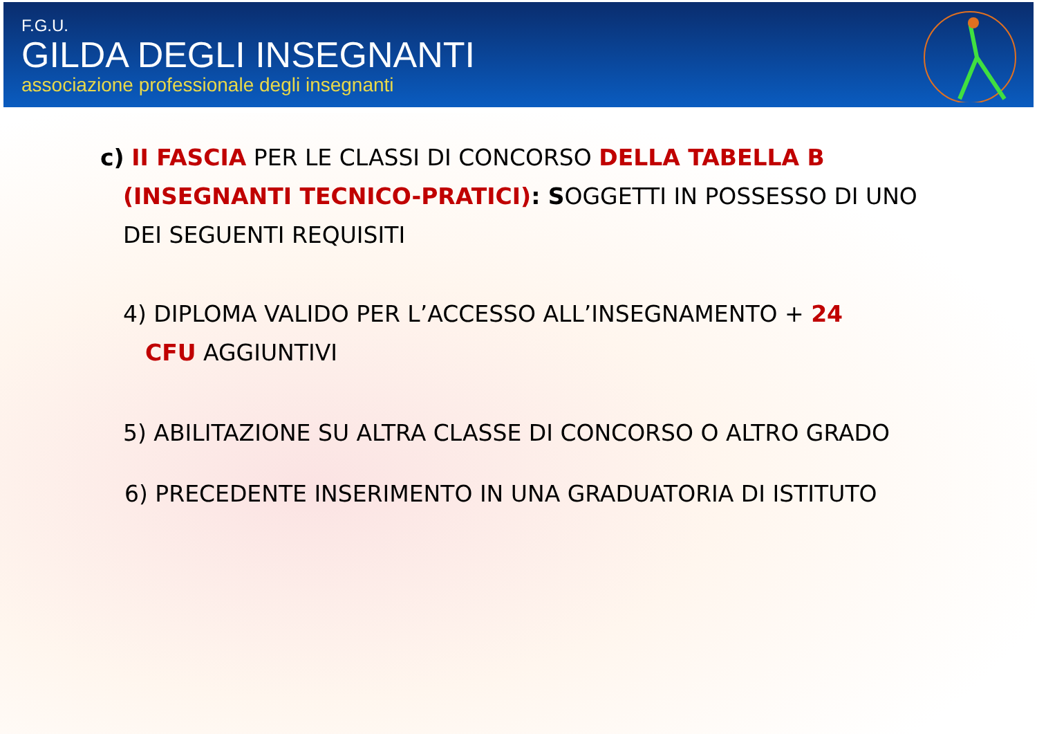F.G.U.
GILDA DEGLI INSEGNANTI
associazione professionale degli insegnanti
c) II FASCIA PER LE CLASSI DI CONCORSO DELLA TABELLA B
(INSEGNANTI TECNICO-PRATICI): SOGGETTI IN POSSESSO DI UNO
DEI SEGUENTI REQUISITI
4) DIPLOMA VALIDO PER L’ACCESSO ALL’INSEGNAMENTO + 24
CFU AGGIUNTIVI
5) ABILITAZIONE SU ALTRA CLASSE DI CONCORSO O ALTRO GRADO
6) PRECEDENTE INSERIMENTO IN UNA GRADUATORIA DI ISTITUTO